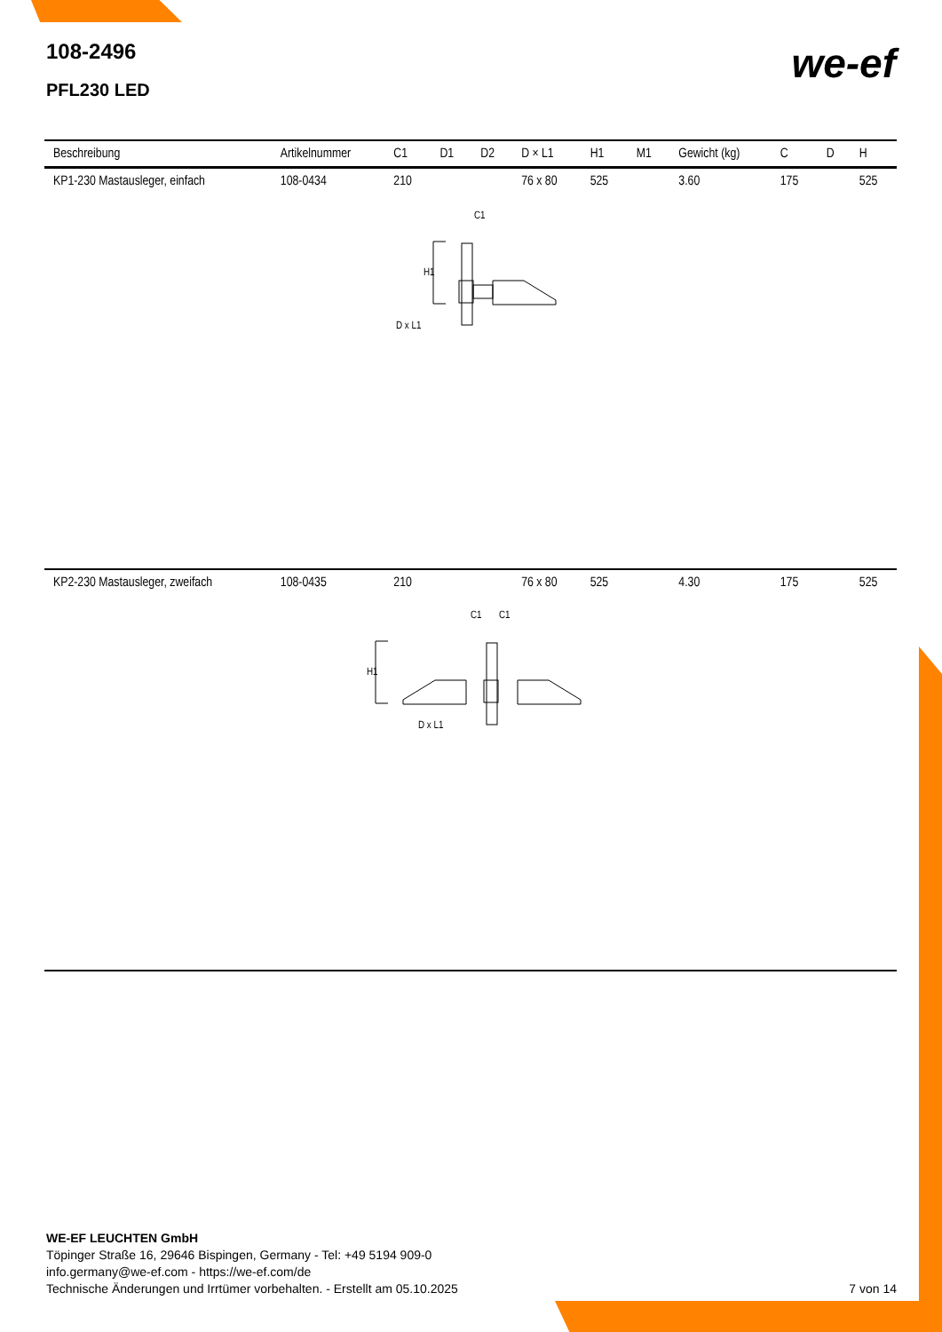108-2496
PFL230 LED
we-ef
| Beschreibung | Artikelnummer | C1 | D1 | D2 | D × L1 | H1 | M1 | Gewicht (kg) | C | D | H |
| --- | --- | --- | --- | --- | --- | --- | --- | --- | --- | --- | --- |
| KP1-230 Mastausleger, einfach | 108-0434 | 210 | | | 76 x 80 | 525 | | 3.60 | 175 | | 525 |
| C1 H1 D x L1 | | | | | | | | | | | |
| KP2-230 Mastausleger, zweifach | 108-0435 | 210 | | | 76 x 80 | 525 | | 4.30 | 175 | | 525 |
| C1 C1 H1 D x L1 | | | | | | | | | | | |
WE-EF LEUCHTEN GmbH
Töpinger Straße 16, 29646 Bispingen, Germany - Tel: +49 5194 909-0
info.germany@we-ef.com - https://we-ef.com/de
Technische Änderungen und Irrtümer vorbehalten. - Erstellt am 05.10.2025 7 von 14